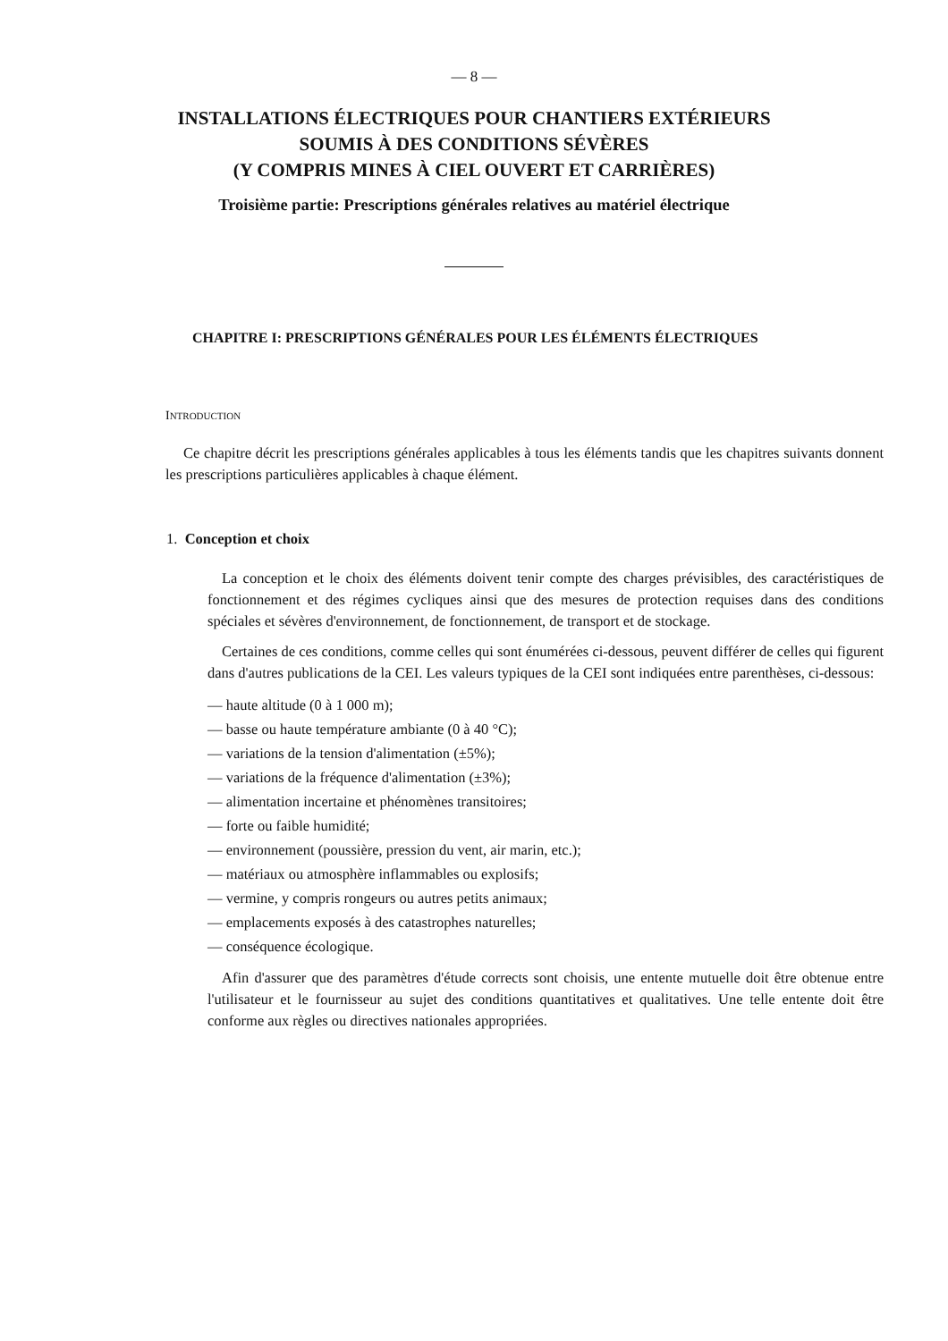— 8 —
INSTALLATIONS ÉLECTRIQUES POUR CHANTIERS EXTÉRIEURS
SOUMIS À DES CONDITIONS SÉVÈRES
(Y COMPRIS MINES À CIEL OUVERT ET CARRIÈRES)
Troisième partie: Prescriptions générales relatives au matériel électrique
CHAPITRE I: PRESCRIPTIONS GÉNÉRALES POUR LES ÉLÉMENTS ÉLECTRIQUES
INTRODUCTION
Ce chapitre décrit les prescriptions générales applicables à tous les éléments tandis que les chapitres suivants donnent les prescriptions particulières applicables à chaque élément.
1. Conception et choix
La conception et le choix des éléments doivent tenir compte des charges prévisibles, des caractéristiques de fonctionnement et des régimes cycliques ainsi que des mesures de protection requises dans des conditions spéciales et sévères d'environnement, de fonctionnement, de transport et de stockage.
Certaines de ces conditions, comme celles qui sont énumérées ci-dessous, peuvent différer de celles qui figurent dans d'autres publications de la CEI. Les valeurs typiques de la CEI sont indiquées entre parenthèses, ci-dessous:
— haute altitude (0 à 1 000 m);
— basse ou haute température ambiante (0 à 40 °C);
— variations de la tension d'alimentation (±5%);
— variations de la fréquence d'alimentation (±3%);
— alimentation incertaine et phénomènes transitoires;
— forte ou faible humidité;
— environnement (poussière, pression du vent, air marin, etc.);
— matériaux ou atmosphère inflammables ou explosifs;
— vermine, y compris rongeurs ou autres petits animaux;
— emplacements exposés à des catastrophes naturelles;
— conséquence écologique.
Afin d'assurer que des paramètres d'étude corrects sont choisis, une entente mutuelle doit être obtenue entre l'utilisateur et le fournisseur au sujet des conditions quantitatives et qualitatives. Une telle entente doit être conforme aux règles ou directives nationales appropriées.